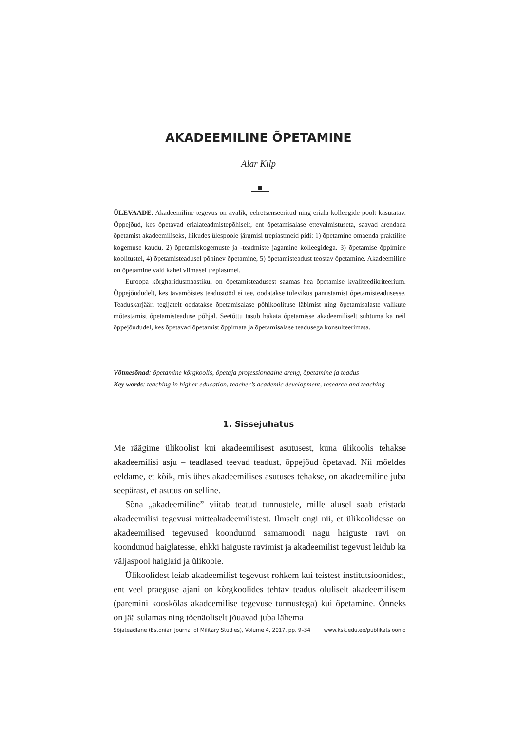AKADEEMILINE ÕPETAMINE
Alar Kilp
ÜLEVAADE. Akadeemiline tegevus on avalik, eelretsenseeritud ning eriala kolleegide poolt kasutatav. Õppejõud, kes õpetavad erialateadmistepõhiselt, ent õpetamisalase ettevalmistuseta, saavad arendada õpetamist akadeemiliseks, liikudes ülespoole järgmisi trepiastmeid pidi: 1) õpetamine omaenda praktilise kogemuse kaudu, 2) õpetamiskogemuste ja -teadmiste jagamine kolleegidega, 3) õpetamise õppimine koolitustel, 4) õpetamisteadusel põhinev õpetamine, 5) õpetamisteadust teostav õpetamine. Akadeemiline on õpetamine vaid kahel viimasel trepiastmel.
Euroopa kõrgharidusmaastikul on õpetamisteadusest saamas hea õpetamise kvaliteedikriteerium. Õppejõududelt, kes tavamõistes teadustööd ei tee, oodatakse tulevikus panustamist õpetamisteadusesse. Teaduskarjääri tegijatelt oodatakse õpetamisalase põhikoolituse läbimist ning õpetamisalaste valikute mõtestamist õpetamisteaduse põhjal. Seetõttu tasub hakata õpetamisse akadeemiliselt suhtuma ka neil õppejõududel, kes õpetavad õpetamist õppimata ja õpetamisalase teadusega konsulteerimata.
Võtmesõnad: õpetamine kõrgkoolis, õpetaja professionaalne areng, õpetamine ja teadus
Key words: teaching in higher education, teacher’s academic development, research and teaching
1. Sissejuhatus
Me räägime ülikoolist kui akadeemilisest asutusest, kuna ülikoolis tehakse akadeemilisi asju – teadlased teevad teadust, õppejõud õpetavad. Nii mõeldes eeldame, et kõik, mis ühes akadeemilises asutuses tehakse, on akadeemiline juba seepärast, et asutus on selline.
Sõna „akadeemiline” viitab teatud tunnustele, mille alusel saab eristada akadeemilisi tegevusi mitteakadeemilistest. Ilmselt ongi nii, et ülikoolidesse on akadeemilised tegevused koondunud samamoodi nagu haiguste ravi on koondunud haiglatesse, ehkki haiguste ravimist ja akadeemilist tegevust leidub ka väljaspool haiglaid ja ülikoole.
Ülikoolidest leiab akadeemilist tegevust rohkem kui teistest institutsioonidest, ent veel praeguse ajani on kõrgkoolides tehtav teadus oluliselt akadeemilisem (paremini kooskõlas akadeemilise tegevuse tunnustega) kui õpetamine. Õnneks on jää sulamas ning tõenäoliselt jõuavad juba lähema
Sõjateadlane (Estonian Journal of Military Studies), Volume 4, 2017, pp. 9–34 www.ksk.edu.ee/publikatsioonid